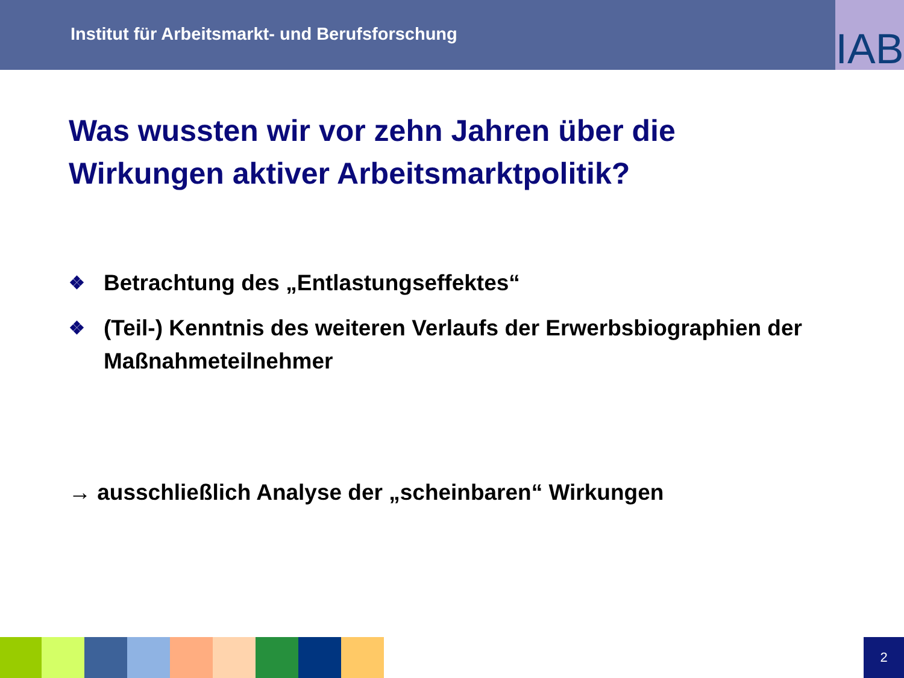Institut für Arbeitsmarkt- und Berufsforschung
IAB
Was wussten wir vor zehn Jahren über die Wirkungen aktiver Arbeitsmarktpolitik?
❖ Betrachtung des „Entlastungseffektes“
❖ (Teil-) Kenntnis des weiteren Verlaufs der Erwerbsbiographien der Maßnahmeteilnehmer
→ ausschließlich Analyse der „scheinbaren“ Wirkungen
2